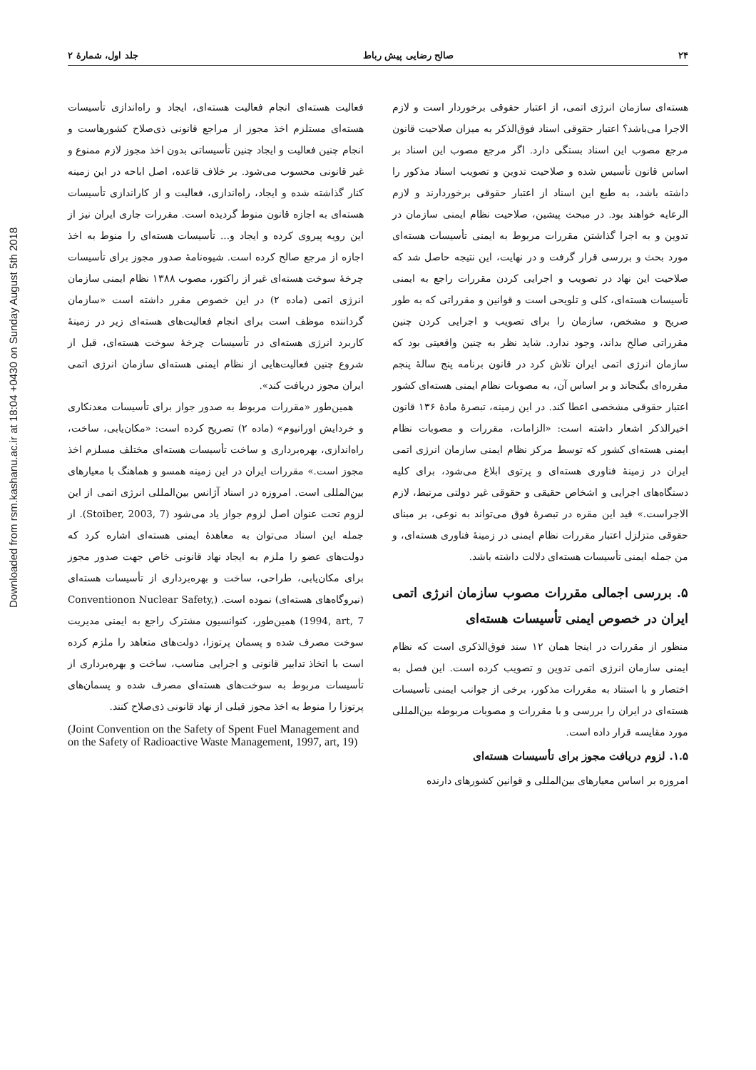۲۴ صالح رضایی پیش رباط جلد اول، شمارهٔ ۲
Downloaded from rsm.kashanu.ac.ir at 18:04 +0430 on Sunday August 5th 2018
هسته‌ای سازمان انرژی اتمی، از اعتبار حقوقی برخوردار است و لازم الاجرا می‌باشد؟ اعتبار حقوقی اسناد فوق‌الذکر به میزان صلاحیت قانون مرجع مصوب این اسناد بستگی دارد. اگر مرجع مصوب این اسناد بر اساس قانون تأسیس شده و صلاحیت تدوین و تصویب اسناد مذکور را داشته باشد، به طبع این اسناد از اعتبار حقوقی برخوردارند و لازم الرعایه خواهند بود. در مبحث پیشین، صلاحیت نظام ایمنی سازمان در تدوین و به اجرا گذاشتن مقررات مربوط به ایمنی تأسیسات هسته‌ای مورد بحث و بررسی قرار گرفت و در نهایت، این نتیجه حاصل شد که صلاحیت این نهاد در تصویب و اجرایی کردن مقررات راجع به ایمنی تأسیسات هسته‌ای، کلی و تلویحی است و قوانین و مقرراتی که به طور صریح و مشخص، سازمان را برای تصویب و اجرایی کردن چنین مقرراتی صالح بداند، وجود ندارد. شاید نظر به چنین واقعیتی بود که سازمان انرژی اتمی ایران تلاش کرد در قانون برنامه پنج سالهٔ پنجم مقرره‌ای بگنجاند و بر اساس آن، به مصوبات نظام ایمنی هسته‌ای کشور اعتبار حقوقی مشخصی اعطا کند. در این زمینه، تبصرهٔ مادهٔ ۱۳۶ قانون اخیرالذکر اشعار داشته است: «الزامات، مقررات و مصوبات نظام ایمنی هسته‌ای کشور که توسط مرکز نظام ایمنی سازمان انرژی اتمی ایران در زمینهٔ فناوری هسته‌ای و پرتوی ابلاغ می‌شود، برای کلیه دستگاه‌های اجرایی و اشخاص حقیقی و حقوقی غیر دولتی مرتبط، لازم الاجراست.» قید این مقره در تبصرهٔ فوق می‌تواند به نوعی، بر مبنای حقوقی متزلزل اعتبار مقررات نظام ایمنی در زمینهٔ فناوری هسته‌ای، و من جمله ایمنی تأسیسات هسته‌ای دلالت داشته باشد.
۵. بررسی اجمالی مقررات مصوب سازمان انرژی اتمی ایران در خصوص ایمنی تأسیسات هسته‌ای
منظور از مقررات در اینجا همان ۱۲ سند فوق‌الذکری است که نظام ایمنی سازمان انرژی اتمی تدوین و تصویب کرده است. این فصل به اختصار و با استناد به مقررات مذکور، برخی از جوانب ایمنی تأسیسات هسته‌ای در ایران را بررسی و با مقررات و مصوبات مربوطه بین‌المللی مورد مقایسه قرار داده است.
۱.۵. لزوم دریافت مجوز برای تأسیسات هسته‌ای
امروزه بر اساس معیارهای بین‌المللی و قوانین کشورهای دارنده
فعالیت هسته‌ای انجام فعالیت هسته‌ای، ایجاد و راه‌اندازی تأسیسات هسته‌ای مستلزم اخذ مجوز از مراجع قانونی ذی‌صلاح کشورهاست و انجام چنین فعالیت و ایجاد چنین تأسیساتی بدون اخذ مجوز لازم ممنوع و غیر قانونی محسوب می‌شود. بر خلاف قاعده، اصل اباحه در این زمینه کنار گذاشته شده و ایجاد، راه‌اندازی، فعالیت و از کاراندازی تأسیسات هسته‌ای به اجازه قانون منوط گردیده است. مقررات جاری ایران نیز از این رویه پیروی کرده و ایجاد و... تأسیسات هسته‌ای را منوط به اخذ اجازه از مرجع صالح کرده است. شیوه‌نامهٔ صدور مجوز برای تأسیسات چرخهٔ سوخت هسته‌ای غیر از راکتور، مصوب ۱۳۸۸ نظام ایمنی سازمان انرژی اتمی (ماده ۲) در این خصوص مقرر داشته است «سازمان گرداننده موظف است برای انجام فعالیت‌های هسته‌ای زیر در زمینهٔ کاربرد انرژی هسته‌ای در تأسیسات چرخهٔ سوخت هسته‌ای، قبل از شروع چنین فعالیت‌هایی از نظام ایمنی هسته‌ای سازمان انرژی اتمی ایران مجوز دریافت کند».
همین‌طور «مقررات مربوط به صدور جواز برای تأسیسات معدنکاری و خردایش اورانیوم» (ماده ۲) تصریح کرده است: «مکان‌یابی، ساخت، راه‌اندازی، بهره‌برداری و ساخت تأسیسات هسته‌ای مختلف مسلزم اخذ مجوز است.» مقررات ایران در این زمینه همسو و هماهنگ با معیارهای بین‌المللی است. امروزه در اسناد آژانس بین‌المللی انرژی اتمی از این لزوم تحت عنوان اصل لزوم جواز یاد می‌شود (Stoiber, 2003, 7). از جمله این اسناد می‌توان به معاهدهٔ ایمنی هسته‌ای اشاره کرد که دولت‌های عضو را ملزم به ایجاد نهاد قانونی خاص جهت صدور مجوز برای مکان‌یابی، طراحی، ساخت و بهره‌برداری از تأسیسات هسته‌ای (نیروگاه‌های هسته‌ای) نموده است. (Conventionon Nuclear Safety, 1994, art, 7) همین‌طور، کنوانسیون مشترک راجع به ایمنی مدیریت سوخت مصرف شده و پسمان پرتوزا، دولت‌های متعاهد را ملزم کرده است با اتخاذ تدابیر قانونی و اجرایی مناسب، ساخت و بهره‌برداری از تأسیسات مربوط به سوخت‌های هسته‌ای مصرف شده و پسمان‌های پرتوزا را منوط به اخذ مجوز قبلی از نهاد قانونی ذی‌صلاح کنند.
(Joint Convention on the Safety of Spent Fuel Management and on the Safety of Radioactive Waste Management, 1997, art, 19)